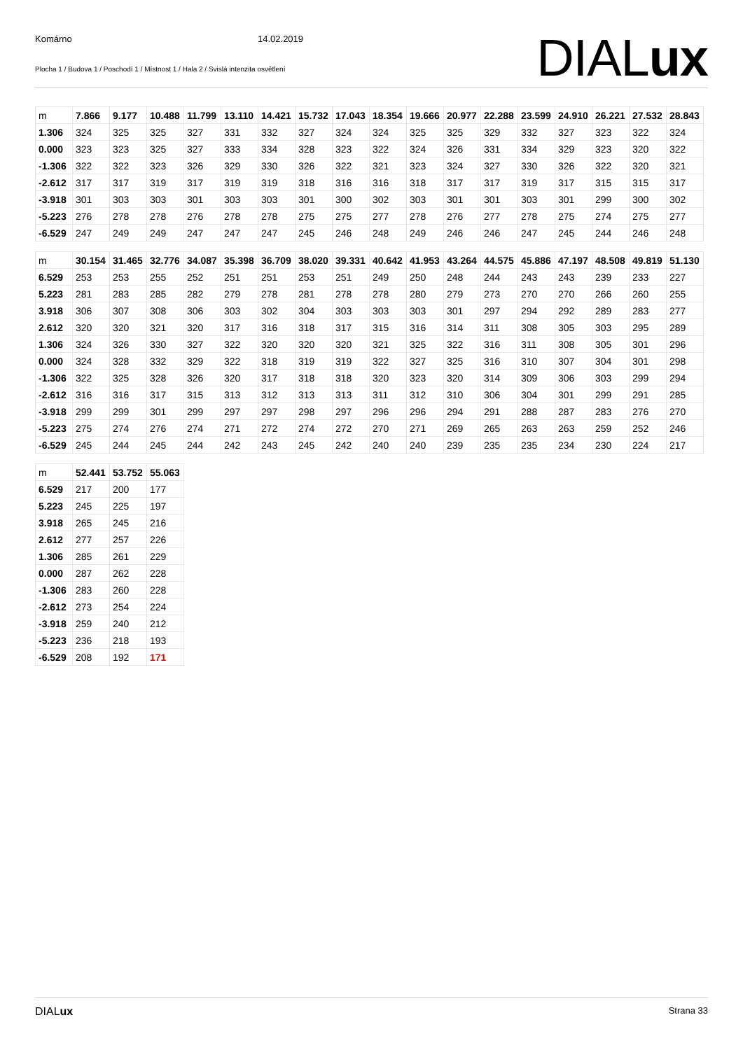Komárno 14.02.2019
Plocha 1 / Budova 1 / Poschodí 1 / Místnost 1 / Hala 2 / Svislá intenzita osvětlení
DIALux
| m | 7.866 | 9.177 | 10.488 | 11.799 | 13.110 | 14.421 | 15.732 | 17.043 | 18.354 | 19.666 | 20.977 | 22.288 | 23.599 | 24.910 | 26.221 | 27.532 | 28.843 |
| 1.306 | 324 | 325 | 325 | 327 | 331 | 332 | 327 | 324 | 324 | 325 | 325 | 329 | 332 | 327 | 323 | 322 | 324 |
| 0.000 | 323 | 323 | 325 | 327 | 333 | 334 | 328 | 323 | 322 | 324 | 326 | 331 | 334 | 329 | 323 | 320 | 322 |
| -1.306 | 322 | 322 | 323 | 326 | 329 | 330 | 326 | 322 | 321 | 323 | 324 | 327 | 330 | 326 | 322 | 320 | 321 |
| -2.612 | 317 | 317 | 319 | 317 | 319 | 319 | 318 | 316 | 316 | 318 | 317 | 317 | 319 | 317 | 315 | 315 | 317 |
| -3.918 | 301 | 303 | 303 | 301 | 303 | 303 | 301 | 300 | 302 | 303 | 301 | 301 | 303 | 301 | 299 | 300 | 302 |
| -5.223 | 276 | 278 | 278 | 276 | 278 | 278 | 275 | 275 | 277 | 278 | 276 | 277 | 278 | 275 | 274 | 275 | 277 |
| -6.529 | 247 | 249 | 249 | 247 | 247 | 247 | 245 | 246 | 248 | 249 | 246 | 246 | 247 | 245 | 244 | 246 | 248 |
| m | 30.154 | 31.465 | 32.776 | 34.087 | 35.398 | 36.709 | 38.020 | 39.331 | 40.642 | 41.953 | 43.264 | 44.575 | 45.886 | 47.197 | 48.508 | 49.819 | 51.130 |
| 6.529 | 253 | 253 | 255 | 252 | 251 | 251 | 253 | 251 | 249 | 250 | 248 | 244 | 243 | 243 | 239 | 233 | 227 |
| 5.223 | 281 | 283 | 285 | 282 | 279 | 278 | 281 | 278 | 278 | 280 | 279 | 273 | 270 | 270 | 266 | 260 | 255 |
| 3.918 | 306 | 307 | 308 | 306 | 303 | 302 | 304 | 303 | 303 | 303 | 301 | 297 | 294 | 292 | 289 | 283 | 277 |
| 2.612 | 320 | 320 | 321 | 320 | 317 | 316 | 318 | 317 | 315 | 316 | 314 | 311 | 308 | 305 | 303 | 295 | 289 |
| 1.306 | 324 | 326 | 330 | 327 | 322 | 320 | 320 | 320 | 321 | 325 | 322 | 316 | 311 | 308 | 305 | 301 | 296 |
| 0.000 | 324 | 328 | 332 | 329 | 322 | 318 | 319 | 319 | 322 | 327 | 325 | 316 | 310 | 307 | 304 | 301 | 298 |
| -1.306 | 322 | 325 | 328 | 326 | 320 | 317 | 318 | 318 | 320 | 323 | 320 | 314 | 309 | 306 | 303 | 299 | 294 |
| -2.612 | 316 | 316 | 317 | 315 | 313 | 312 | 313 | 313 | 311 | 312 | 310 | 306 | 304 | 301 | 299 | 291 | 285 |
| -3.918 | 299 | 299 | 301 | 299 | 297 | 297 | 298 | 297 | 296 | 296 | 294 | 291 | 288 | 287 | 283 | 276 | 270 |
| -5.223 | 275 | 274 | 276 | 274 | 271 | 272 | 274 | 272 | 270 | 271 | 269 | 265 | 263 | 263 | 259 | 252 | 246 |
| -6.529 | 245 | 244 | 245 | 244 | 242 | 243 | 245 | 242 | 240 | 240 | 239 | 235 | 235 | 234 | 230 | 224 | 217 |
| m | 52.441 | 53.752 | 55.063 |
| 6.529 | 217 | 200 | 177 |
| 5.223 | 245 | 225 | 197 |
| 3.918 | 265 | 245 | 216 |
| 2.612 | 277 | 257 | 226 |
| 1.306 | 285 | 261 | 229 |
| 0.000 | 287 | 262 | 228 |
| -1.306 | 283 | 260 | 228 |
| -2.612 | 273 | 254 | 224 |
| -3.918 | 259 | 240 | 212 |
| -5.223 | 236 | 218 | 193 |
| -6.529 | 208 | 192 | 171 |
DIALux Strana 33